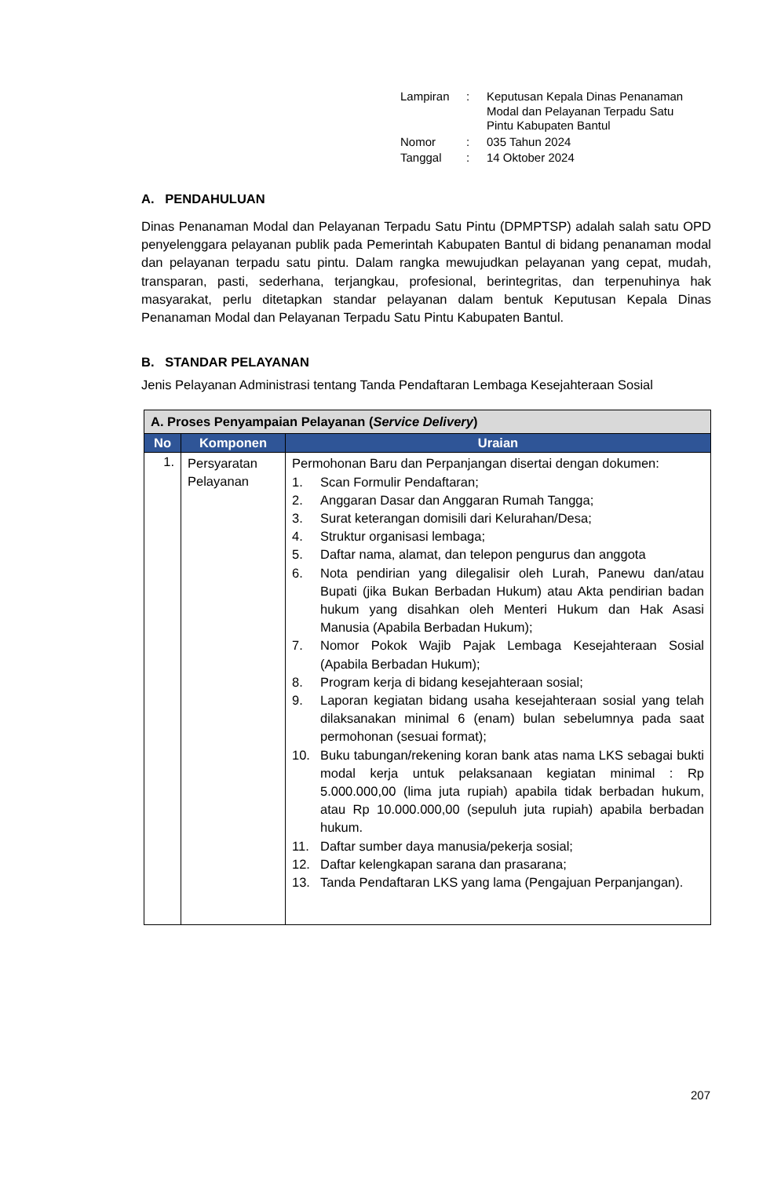| Lampiran | : | Keputusan Kepala Dinas Penanaman Modal dan Pelayanan Terpadu Satu Pintu Kabupaten Bantul |
| Nomor | : | 035 Tahun 2024 |
| Tanggal | : | 14 Oktober 2024 |
A. PENDAHULUAN
Dinas Penanaman Modal dan Pelayanan Terpadu Satu Pintu (DPMPTSP) adalah salah satu OPD penyelenggara pelayanan publik pada Pemerintah Kabupaten Bantul di bidang penanaman modal dan pelayanan terpadu satu pintu. Dalam rangka mewujudkan pelayanan yang cepat, mudah, transparan, pasti, sederhana, terjangkau, profesional, berintegritas, dan terpenuhinya hak masyarakat, perlu ditetapkan standar pelayanan dalam bentuk Keputusan Kepala Dinas Penanaman Modal dan Pelayanan Terpadu Satu Pintu Kabupaten Bantul.
B. STANDAR PELAYANAN
Jenis Pelayanan Administrasi tentang Tanda Pendaftaran Lembaga Kesejahteraan Sosial
| A. Proses Penyampaian Pelayanan ( Service Delivery ) | | |
| --- | --- | --- |
| No | Komponen | Uraian |
| 1. | Persyaratan Pelayanan | Permohonan Baru dan Perpanjangan disertai dengan dokumen: 1. Scan Formulir Pendaftaran; 2. Anggaran Dasar dan Anggaran Rumah Tangga; 3. Surat keterangan domisili dari Kelurahan/Desa; 4. Struktur organisasi lembaga; 5. Daftar nama, alamat, dan telepon pengurus dan anggota 6. Nota pendirian yang dilegalisir oleh Lurah, Panewu dan/atau Bupati (jika Bukan Berbadan Hukum) atau Akta pendirian badan hukum yang disahkan oleh Menteri Hukum dan Hak Asasi Manusia (Apabila Berbadan Hukum); 7. Nomor Pokok Wajib Pajak Lembaga Kesejahteraan Sosial (Apabila Berbadan Hukum); 8. Program kerja di bidang kesejahteraan sosial; 9. Laporan kegiatan bidang usaha kesejahteraan sosial yang telah dilaksanakan minimal 6 (enam) bulan sebelumnya pada saat permohonan (sesuai format); 10. Buku tabungan/rekening koran bank atas nama LKS sebagai bukti modal kerja untuk pelaksanaan kegiatan minimal : Rp 5.000.000,00 (lima juta rupiah) apabila tidak berbadan hukum, atau Rp 10.000.000,00 (sepuluh juta rupiah) apabila berbadan hukum. 11. Daftar sumber daya manusia/pekerja sosial; 12. Daftar kelengkapan sarana dan prasarana; 13. Tanda Pendaftaran LKS yang lama (Pengajuan Perpanjangan). |
207